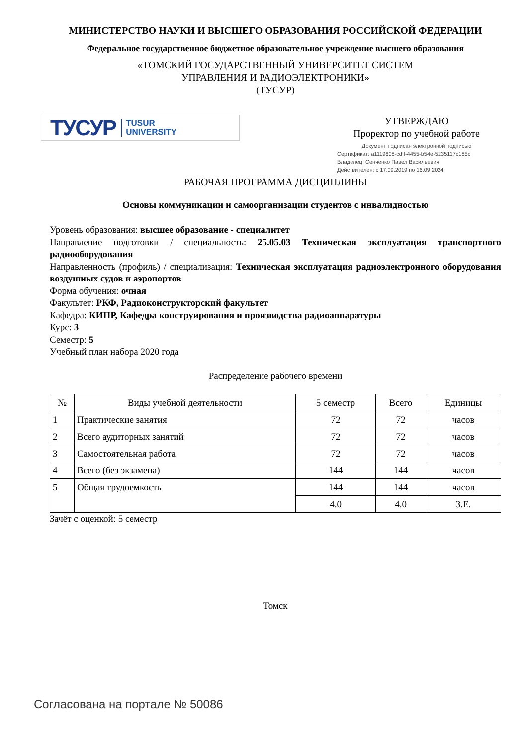МИНИСТЕРСТВО НАУКИ И ВЫСШЕГО ОБРАЗОВАНИЯ РОССИЙСКОЙ ФЕДЕРАЦИИ
Федеральное государственное бюджетное образовательное учреждение высшего образования
«ТОМСКИЙ ГОСУДАРСТВЕННЫЙ УНИВЕРСИТЕТ СИСТЕМ
УПРАВЛЕНИЯ И РАДИОЭЛЕКТРОНИКИ»
(ТУСУР)
ТУСУР TUSUR
UNIVERSITY
УТВЕРЖДАЮ
Проректор по учебной работе
Документ подписан электронной подписью
Сертификат: a1119608-cdff-4455-b54e-5235117c185c
Владелец: Сенченко Павел Васильевич
Действителен: с 17.09.2019 по 16.09.2024
РАБОЧАЯ ПРОГРАММА ДИСЦИПЛИНЫ
Основы коммуникации и самоорганизации студентов с инвалидностью
Уровень образования: высшее образование - специалитет
Направление подготовки / специальность: 25.05.03 Техническая эксплуатация транспортного радиооборудования
Направленность (профиль) / специализация: Техническая эксплуатация радиоэлектронного оборудования воздушных судов и аэропортов
Форма обучения: очная
Факультет: РКФ, Радиоконструкторский факультет
Кафедра: КИПР, Кафедра конструирования и производства радиоаппаратуры
Курс: 3
Семестр: 5
Учебный план набора 2020 года
Распределение рабочего времени
| № | Виды учебной деятельности | 5 семестр | Всего | Единицы |
| --- | --- | --- | --- | --- |
| 1 | Практические занятия | 72 | 72 | часов |
| 2 | Всего аудиторных занятий | 72 | 72 | часов |
| 3 | Самостоятельная работа | 72 | 72 | часов |
| 4 | Всего (без экзамена) | 144 | 144 | часов |
| 5 | Общая трудоемкость | 144 | 144 | часов |
| | | 4.0 | 4.0 | З.Е. |
Зачёт с оценкой: 5 семестр
Томск
Согласована на портале № 50086